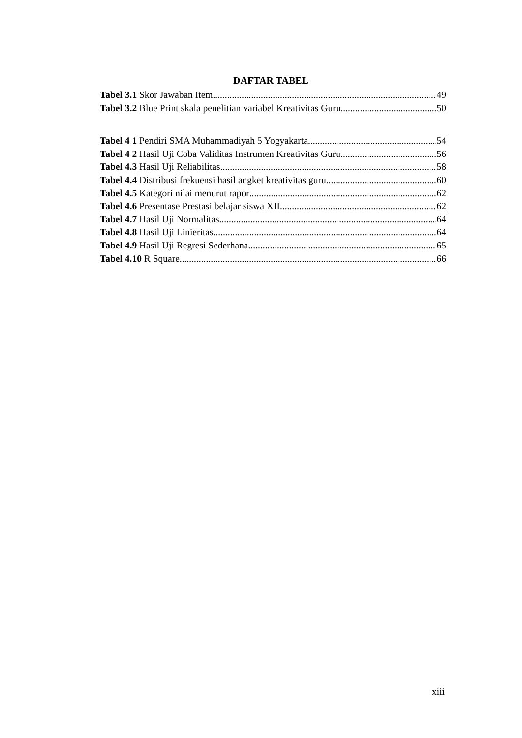DAFTAR TABEL
Tabel 3.1 Skor Jawaban Item 49
Tabel 3.2 Blue Print skala penelitian variabel Kreativitas Guru 50
Tabel 4 1 Pendiri SMA Muhammadiyah 5 Yogyakarta 54
Tabel 4 2 Hasil Uji Coba Validitas Instrumen Kreativitas Guru 56
Tabel 4.3 Hasil Uji Reliabilitas 58
Tabel 4.4 Distribusi frekuensi hasil angket kreativitas guru 60
Tabel 4.5 Kategori nilai menurut rapor 62
Tabel 4.6 Presentase Prestasi belajar siswa XII 62
Tabel 4.7 Hasil Uji Normalitas 64
Tabel 4.8 Hasil Uji Linieritas 64
Tabel 4.9 Hasil Uji Regresi Sederhana 65
Tabel 4.10 R Square 66
xiii